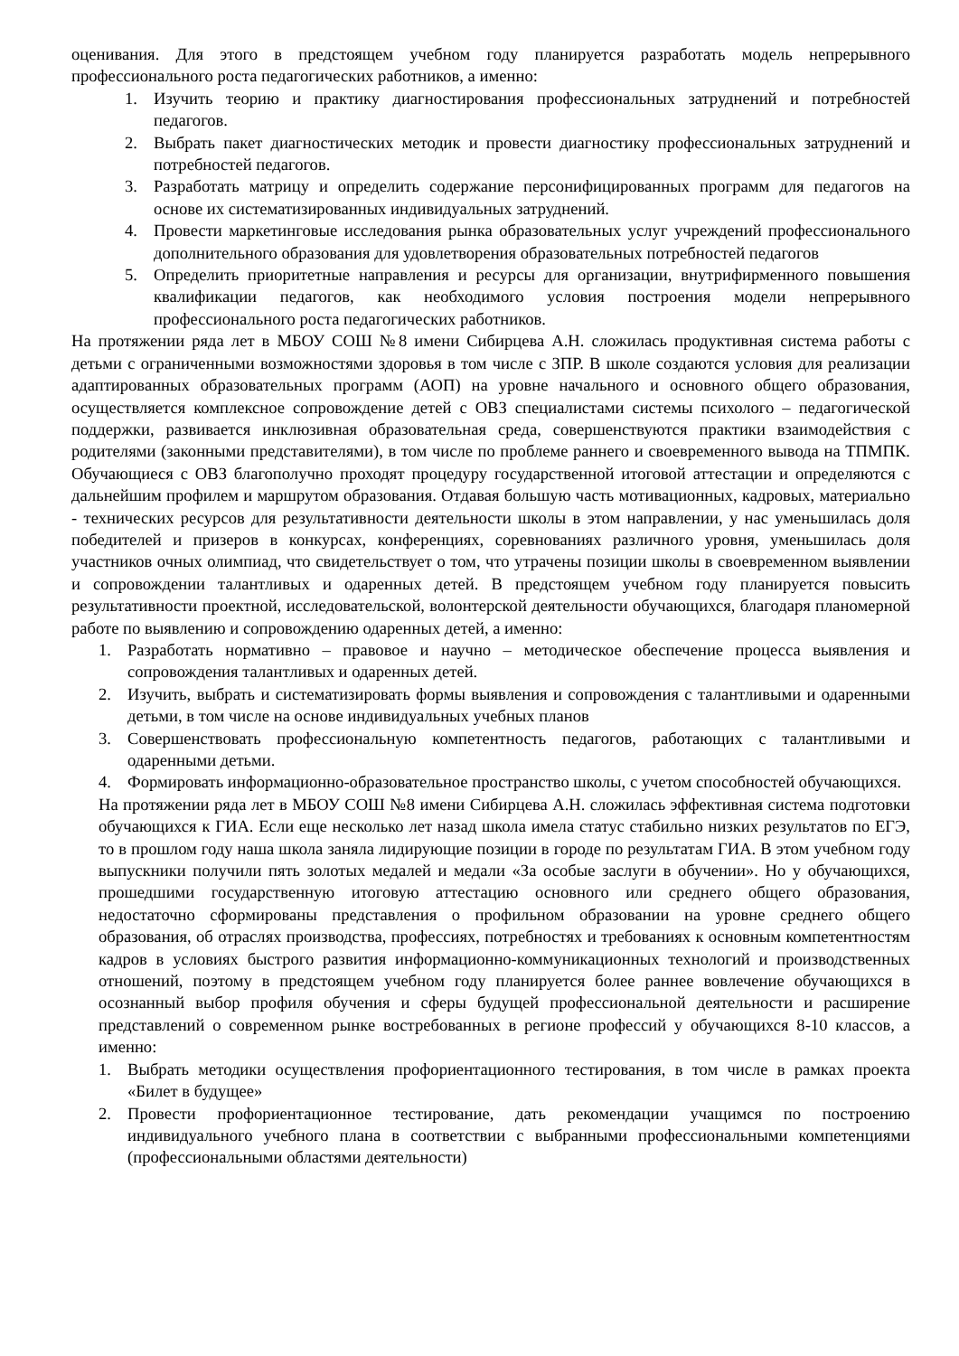оценивания. Для этого в предстоящем учебном году планируется разработать модель непрерывного профессионального роста педагогических работников, а именно:
1. Изучить теорию и практику диагностирования профессиональных затруднений и потребностей педагогов.
2. Выбрать пакет диагностических методик и провести диагностику профессиональных затруднений и потребностей педагогов.
3. Разработать матрицу и определить содержание персонифицированных программ для педагогов на основе их систематизированных индивидуальных затруднений.
4. Провести маркетинговые исследования рынка образовательных услуг учреждений профессионального дополнительного образования для удовлетворения образовательных потребностей педагогов
5. Определить приоритетные направления и ресурсы для организации, внутрифирменного повышения квалификации педагогов, как необходимого условия построения модели непрерывного профессионального роста педагогических работников.
На протяжении ряда лет в МБОУ СОШ №8 имени Сибирцева А.Н. сложилась продуктивная система работы с детьми с ограниченными возможностями здоровья в том числе с ЗПР. В школе создаются условия для реализации адаптированных образовательных программ (АОП) на уровне начального и основного общего образования, осуществляется комплексное сопровождение детей с ОВЗ специалистами системы психолого – педагогической поддержки, развивается инклюзивная образовательная среда, совершенствуются практики взаимодействия с родителями (законными представителями), в том числе по проблеме раннего и своевременного вывода на ТПМПК. Обучающиеся с ОВЗ благополучно проходят процедуру государственной итоговой аттестации и определяются с дальнейшим профилем и маршрутом образования. Отдавая большую часть мотивационных, кадровых, материально - технических ресурсов для результативности деятельности школы в этом направлении, у нас уменьшилась доля победителей и призеров в конкурсах, конференциях, соревнованиях различного уровня, уменьшилась доля участников очных олимпиад, что свидетельствует о том, что утрачены позиции школы в своевременном выявлении и сопровождении талантливых и одаренных детей. В предстоящем учебном году планируется повысить результативности проектной, исследовательской, волонтерской деятельности обучающихся, благодаря планомерной работе по выявлению и сопровождению одаренных детей, а именно:
1. Разработать нормативно – правовое и научно – методическое обеспечение процесса выявления и сопровождения талантливых и одаренных детей.
2. Изучить, выбрать и систематизировать формы выявления и сопровождения с талантливыми и одаренными детьми, в том числе на основе индивидуальных учебных планов
3. Совершенствовать профессиональную компетентность педагогов, работающих с талантливыми и одаренными детьми.
4. Формировать информационно-образовательное пространство школы, с учетом способностей обучающихся.
На протяжении ряда лет в МБОУ СОШ №8 имени Сибирцева А.Н. сложилась эффективная система подготовки обучающихся к ГИА. Если еще несколько лет назад школа имела статус стабильно низких результатов по ЕГЭ, то в прошлом году наша школа заняла лидирующие позиции в городе по результатам ГИА. В этом учебном году выпускники получили пять золотых медалей и медали «За особые заслуги в обучении». Но у обучающихся, прошедшими государственную итоговую аттестацию основного или среднего общего образования, недостаточно сформированы представления о профильном образовании на уровне среднего общего образования, об отраслях производства, профессиях, потребностях и требованиях к основным компетентностям кадров в условиях быстрого развития информационно-коммуникационных технологий и производственных отношений, поэтому в предстоящем учебном году планируется более раннее вовлечение обучающихся в осознанный выбор профиля обучения и сферы будущей профессиональной деятельности и расширение представлений о современном рынке востребованных в регионе профессий у обучающихся 8-10 классов, а именно:
1. Выбрать методики осуществления профориентационного тестирования, в том числе в рамках проекта «Билет в будущее»
2. Провести профориентационное тестирование, дать рекомендации учащимся по построению индивидуального учебного плана в соответствии с выбранными профессиональными компетенциями (профессиональными областями деятельности)